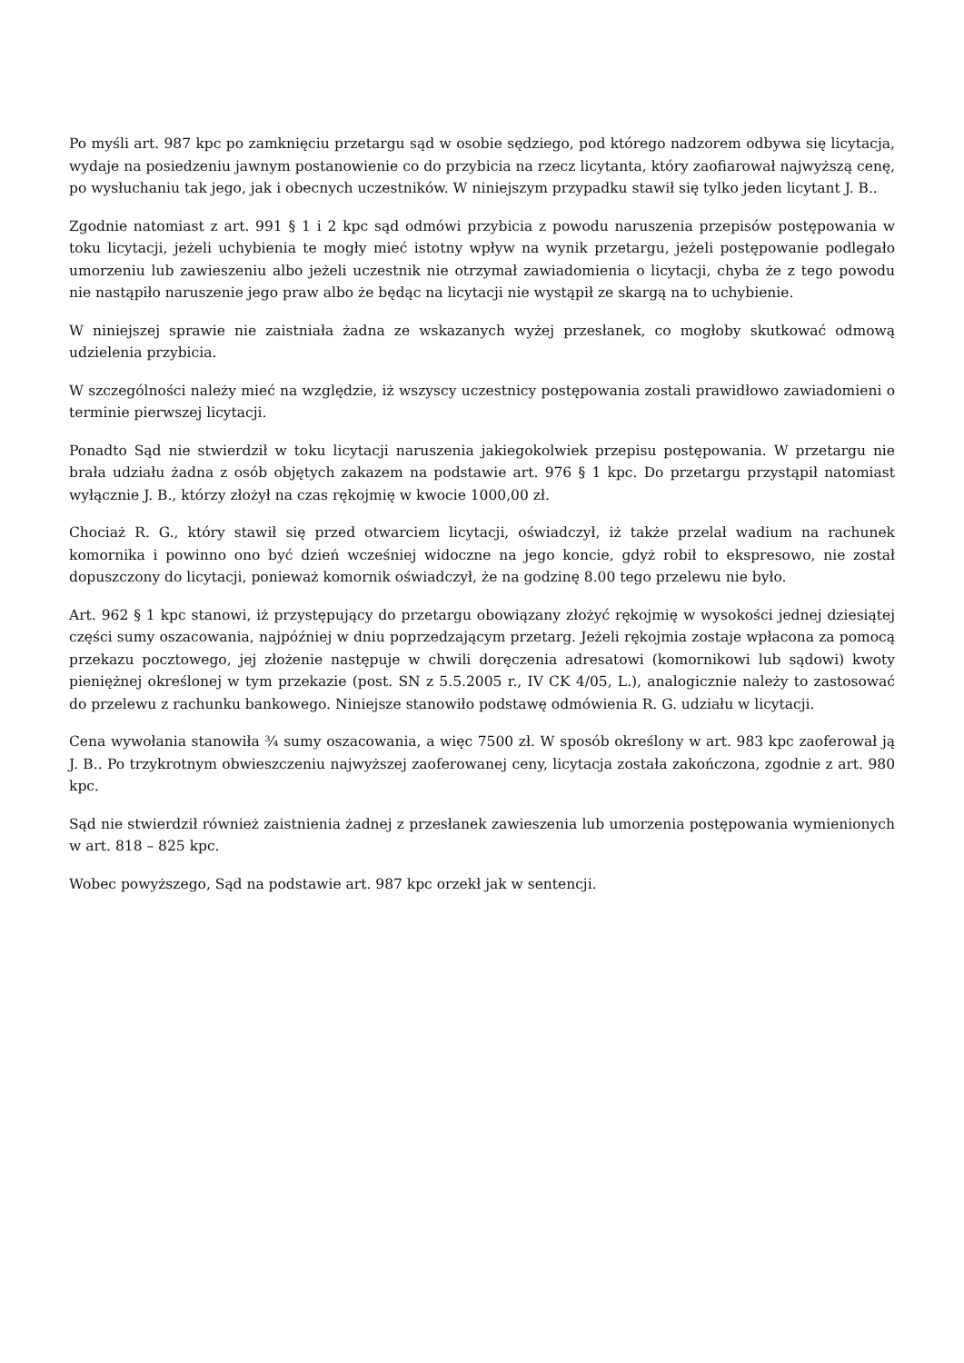Po myśli art. 987 kpc po zamknięciu przetargu sąd w osobie sędziego, pod którego nadzorem odbywa się licytacja, wydaje na posiedzeniu jawnym postanowienie co do przybicia na rzecz licytanta, który zaofiarował najwyższą cenę, po wysłuchaniu tak jego, jak i obecnych uczestników. W niniejszym przypadku stawił się tylko jeden licytant J. B..
Zgodnie natomiast z art. 991 § 1 i 2 kpc sąd odmówi przybicia z powodu naruszenia przepisów postępowania w toku licytacji, jeżeli uchybienia te mogły mieć istotny wpływ na wynik przetargu, jeżeli postępowanie podlegało umorzeniu lub zawieszeniu albo jeżeli uczestnik nie otrzymał zawiadomienia o licytacji, chyba że z tego powodu nie nastąpiło naruszenie jego praw albo że będąc na licytacji nie wystąpił ze skargą na to uchybienie.
W niniejszej sprawie nie zaistniała żadna ze wskazanych wyżej przesłanek, co mogłoby skutkować odmową udzielenia przybicia.
W szczególności należy mieć na względzie, iż wszyscy uczestnicy postępowania zostali prawidłowo zawiadomieni o terminie pierwszej licytacji.
Ponadto Sąd nie stwierdził w toku licytacji naruszenia jakiegokolwiek przepisu postępowania. W przetargu nie brała udziału żadna z osób objętych zakazem na podstawie art. 976 § 1 kpc. Do przetargu przystąpił natomiast wyłącznie J. B., którzy złożył na czas rękojmię w kwocie 1000,00 zł.
Chociaż R. G., który stawił się przed otwarciem licytacji, oświadczył, iż także przelał wadium na rachunek komornika i powinno ono być dzień wcześniej widoczne na jego koncie, gdyż robił to ekspresowo, nie został dopuszczony do licytacji, ponieważ komornik oświadczył, że na godzinę 8.00 tego przelewu nie było.
Art. 962 § 1 kpc stanowi, iż przystępujący do przetargu obowiązany złożyć rękojmię w wysokości jednej dziesiątej części sumy oszacowania, najpóźniej w dniu poprzedzającym przetarg. Jeżeli rękojmia zostaje wpłacona za pomocą przekazu pocztowego, jej złożenie następuje w chwili doręczenia adresatowi (komornikowi lub sądowi) kwoty pieniężnej określonej w tym przekazie (post. SN z 5.5.2005 r., IV CK 4/05, L.), analogicznie należy to zastosować do przelewu z rachunku bankowego. Niniejsze stanowiło podstawę odmówienia R. G. udziału w licytacji.
Cena wywołania stanowiła ¾ sumy oszacowania, a więc 7500 zł. W sposób określony w art. 983 kpc zaoferował ją J. B.. Po trzykrotnym obwieszczeniu najwyższej zaoferowanej ceny, licytacja została zakończona, zgodnie z art. 980 kpc.
Sąd nie stwierdził również zaistnienia żadnej z przesłanek zawieszenia lub umorzenia postępowania wymienionych w art. 818 – 825 kpc.
Wobec powyższego, Sąd na podstawie art. 987 kpc orzekł jak w sentencji.